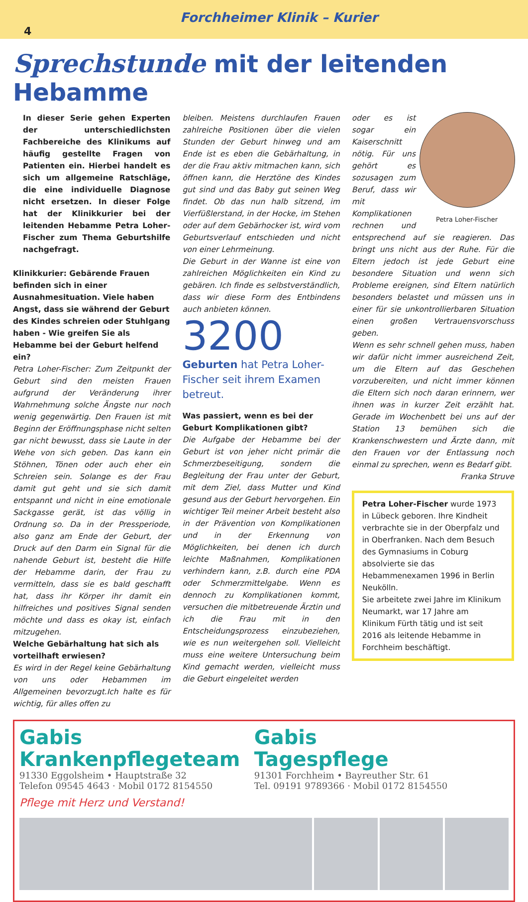Forchheimer Klinik – Kurier
4
Sprechstunde mit der leitenden Hebamme
In dieser Serie gehen Experten der unterschiedlichsten Fachbereiche des Klinikums auf häufig gestellte Fragen von Patienten ein. Hierbei handelt es sich um allgemeine Ratschläge, die eine individuelle Diagnose nicht ersetzen. In dieser Folge hat der Klinikkurier bei der leitenden Hebamme Petra Loher-Fischer zum Thema Geburtshilfe nachgefragt.
Klinikkurier: Gebärende Frauen befinden sich in einer Ausnahmesituation. Viele haben Angst, dass sie während der Geburt des Kindes schreien oder Stuhlgang haben - Wie greifen Sie als Hebamme bei der Geburt helfend ein?
Petra Loher-Fischer: Zum Zeitpunkt der Geburt sind den meisten Frauen aufgrund der Veränderung ihrer Wahrnehmung solche Ängste nur noch wenig gegenwärtig. Den Frauen ist mit Beginn der Eröffnungsphase nicht selten gar nicht bewusst, dass sie Laute in der Wehe von sich geben. Das kann ein Stöhnen, Tönen oder auch eher ein Schreien sein. Solange es der Frau damit gut geht und sie sich damit entspannt und nicht in eine emotionale Sackgasse gerät, ist das völlig in Ordnung so. Da in der Pressperiode, also ganz am Ende der Geburt, der Druck auf den Darm ein Signal für die nahende Geburt ist, besteht die Hilfe der Hebamme darin, der Frau zu vermitteln, dass sie es bald geschafft hat, dass ihr Körper ihr damit ein hilfreiches und positives Signal senden möchte und dass es okay ist, einfach mitzugehen.
Welche Gebärhaltung hat sich als vorteilhaft erwiesen?
Es wird in der Regel keine Gebärhaltung von uns oder Hebammen im Allgemeinen bevorzugt.Ich halte es für wichtig, für alles offen zu
bleiben. Meistens durchlaufen Frauen zahlreiche Positionen über die vielen Stunden der Geburt hinweg und am Ende ist es eben die Gebärhaltung, in der die Frau aktiv mitmachen kann, sich öffnen kann, die Herztöne des Kindes gut sind und das Baby gut seinen Weg findet. Ob das nun halb sitzend, im Vierfüßlerstand, in der Hocke, im Stehen oder auf dem Gebärhocker ist, wird vom Geburtsverlauf entschieden und nicht von einer Lehrmeinung.
Die Geburt in der Wanne ist eine von zahlreichen Möglichkeiten ein Kind zu gebären. Ich finde es selbstverständlich, dass wir diese Form des Entbindens auch anbieten können.
3200
Geburten hat Petra Loher-Fischer seit ihrem Examen betreut.
Was passiert, wenn es bei der Geburt Komplikationen gibt?
Die Aufgabe der Hebamme bei der Geburt ist von jeher nicht primär die Schmerzbeseitigung, sondern die Begleitung der Frau unter der Geburt, mit dem Ziel, dass Mutter und Kind gesund aus der Geburt hervorgehen. Ein wichtiger Teil meiner Arbeit besteht also in der Prävention von Komplikationen und in der Erkennung von Möglichkeiten, bei denen ich durch leichte Maßnahmen, Komplikationen verhindern kann, z.B. durch eine PDA oder Schmerzmittelgabe. Wenn es dennoch zu Komplikationen kommt, versuchen die mitbetreuende Ärztin und ich die Frau mit in den Entscheidungsprozess einzubeziehen, wie es nun weitergehen soll. Vielleicht muss eine weitere Untersuchung beim Kind gemacht werden, vielleicht muss die Geburt eingeleitet werden
Petra Loher-Fischer
oder es ist sogar ein Kaiserschnitt nötig. Für uns gehört es sozusagen zum Beruf, dass wir mit Komplikationen rechnen und entsprechend auf sie reagieren. Das bringt uns nicht aus der Ruhe. Für die Eltern jedoch ist jede Geburt eine besondere Situation und wenn sich Probleme ereignen, sind Eltern natürlich besonders belastet und müssen uns in einer für sie unkontrollierbaren Situation einen großen Vertrauensvorschuss geben.
Wenn es sehr schnell gehen muss, haben wir dafür nicht immer ausreichend Zeit, um die Eltern auf das Geschehen vorzubereiten, und nicht immer können die Eltern sich noch daran erinnern, wer ihnen was in kurzer Zeit erzählt hat. Gerade im Wochenbett bei uns auf der Station 13 bemühen sich die Krankenschwestern und Ärzte dann, mit den Frauen vor der Entlassung noch einmal zu sprechen, wenn es Bedarf gibt. Franka Struve
Petra Loher-Fischer wurde 1973 in Lübeck geboren. Ihre Kindheit verbrachte sie in der Oberpfalz und in Oberfranken. Nach dem Besuch des Gymnasiums in Coburg absolvierte sie das Hebammenexamen 1996 in Berlin Neukölln.
Sie arbeitete zwei Jahre im Klinikum Neumarkt, war 17 Jahre am Klinikum Fürth tätig und ist seit 2016 als leitende Hebamme in Forchheim beschäftigt.
Gabis
Krankenpflegeteam
91330 Eggolsheim • Hauptstraße 32
Telefon 09545 4643 · Mobil 0172 8154550
Gabis
Tagespflege
91301 Forchheim • Bayreuther Str. 61
Tel. 09191 9789366 · Mobil 0172 8154550
Pflege mit Herz und Verstand!